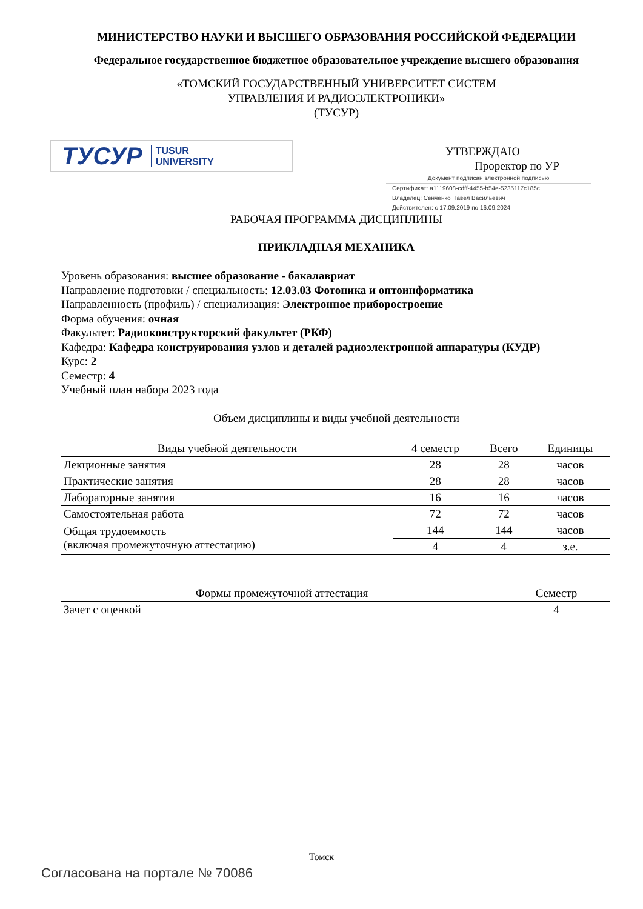МИНИСТЕРСТВО НАУКИ И ВЫСШЕГО ОБРАЗОВАНИЯ РОССИЙСКОЙ ФЕДЕРАЦИИ
Федеральное государственное бюджетное образовательное учреждение высшего образования
«ТОМСКИЙ ГОСУДАРСТВЕННЫЙ УНИВЕРСИТЕТ СИСТЕМ
УПРАВЛЕНИЯ И РАДИОЭЛЕКТРОНИКИ»
(ТУСУР)
ТУСУР TUSUR
UNIVERSITY
УТВЕРЖДАЮ
Проректор по УР
Документ подписан электронной подписью
Сертификат: a1119608-cdff-4455-b54e-5235117c185c
Владелец: Сенченко Павел Васильевич
Действителен: с 17.09.2019 по 16.09.2024
РАБОЧАЯ ПРОГРАММА ДИСЦИПЛИНЫ
ПРИКЛАДНАЯ МЕХАНИКА
Уровень образования: высшее образование - бакалавриат
Направление подготовки / специальность: 12.03.03 Фотоника и оптоинформатика
Направленность (профиль) / специализация: Электронное приборостроение
Форма обучения: очная
Факультет: Радиоконструкторский факультет (РКФ)
Кафедра: Кафедра конструирования узлов и деталей радиоэлектронной аппаратуры (КУДР)
Курс: 2
Семестр: 4
Учебный план набора 2023 года
Объем дисциплины и виды учебной деятельности
| Виды учебной деятельности | 4 семестр | Всего | Единицы |
| --- | --- | --- | --- |
| Лекционные занятия | 28 | 28 | часов |
| Практические занятия | 28 | 28 | часов |
| Лабораторные занятия | 16 | 16 | часов |
| Самостоятельная работа | 72 | 72 | часов |
| Общая трудоемкость (включая промежуточную аттестацию) | 144 | 144 | часов |
| | 4 | 4 | з.е. |
| Формы промежуточной аттестация | Семестр |
| --- | --- |
| Зачет с оценкой | 4 |
Томск
Согласована на портале № 70086